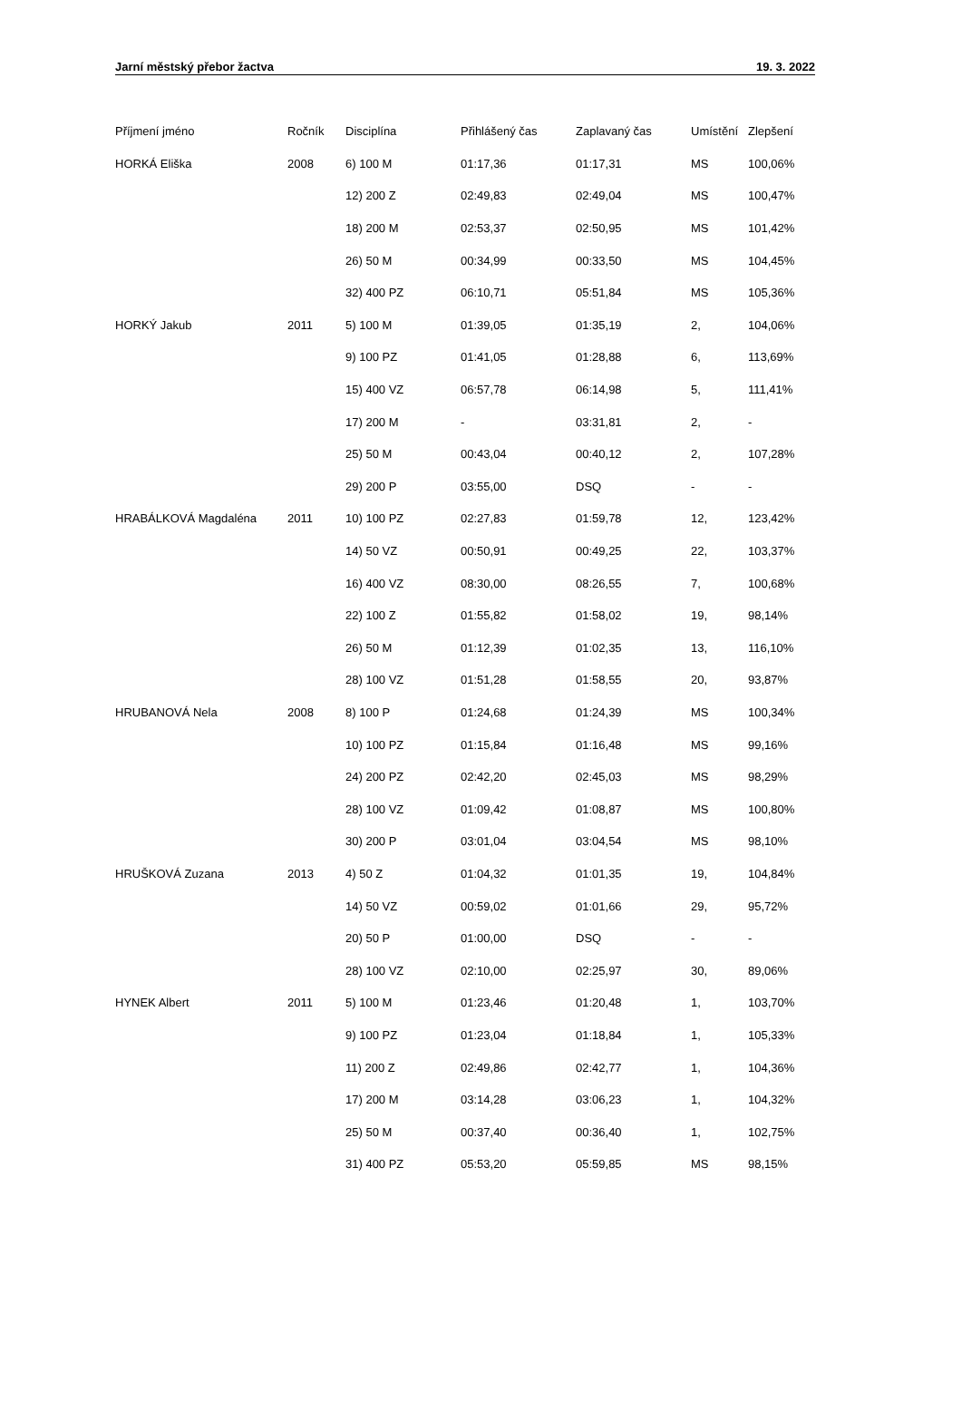Jarní městský přebor žactva 19. 3. 2022
| Příjmení jméno | Ročník | Disciplína | Přihlášený čas | Zaplavaný čas | Umístění | Zlepšení |
| --- | --- | --- | --- | --- | --- | --- |
| HORKÁ Eliška | 2008 | 6) 100 M | 01:17,36 | 01:17,31 | MS | 100,06% |
| | | 12) 200 Z | 02:49,83 | 02:49,04 | MS | 100,47% |
| | | 18) 200 M | 02:53,37 | 02:50,95 | MS | 101,42% |
| | | 26) 50 M | 00:34,99 | 00:33,50 | MS | 104,45% |
| | | 32) 400 PZ | 06:10,71 | 05:51,84 | MS | 105,36% |
| HORKÝ Jakub | 2011 | 5) 100 M | 01:39,05 | 01:35,19 | 2, | 104,06% |
| | | 9) 100 PZ | 01:41,05 | 01:28,88 | 6, | 113,69% |
| | | 15) 400 VZ | 06:57,78 | 06:14,98 | 5, | 111,41% |
| | | 17) 200 M | - | 03:31,81 | 2, | - |
| | | 25) 50 M | 00:43,04 | 00:40,12 | 2, | 107,28% |
| | | 29) 200 P | 03:55,00 | DSQ | - | - |
| HRABÁLKOVÁ Magdaléna | 2011 | 10) 100 PZ | 02:27,83 | 01:59,78 | 12, | 123,42% |
| | | 14) 50 VZ | 00:50,91 | 00:49,25 | 22, | 103,37% |
| | | 16) 400 VZ | 08:30,00 | 08:26,55 | 7, | 100,68% |
| | | 22) 100 Z | 01:55,82 | 01:58,02 | 19, | 98,14% |
| | | 26) 50 M | 01:12,39 | 01:02,35 | 13, | 116,10% |
| | | 28) 100 VZ | 01:51,28 | 01:58,55 | 20, | 93,87% |
| HRUBANOVÁ Nela | 2008 | 8) 100 P | 01:24,68 | 01:24,39 | MS | 100,34% |
| | | 10) 100 PZ | 01:15,84 | 01:16,48 | MS | 99,16% |
| | | 24) 200 PZ | 02:42,20 | 02:45,03 | MS | 98,29% |
| | | 28) 100 VZ | 01:09,42 | 01:08,87 | MS | 100,80% |
| | | 30) 200 P | 03:01,04 | 03:04,54 | MS | 98,10% |
| HRUŠKOVÁ Zuzana | 2013 | 4) 50 Z | 01:04,32 | 01:01,35 | 19, | 104,84% |
| | | 14) 50 VZ | 00:59,02 | 01:01,66 | 29, | 95,72% |
| | | 20) 50 P | 01:00,00 | DSQ | - | - |
| | | 28) 100 VZ | 02:10,00 | 02:25,97 | 30, | 89,06% |
| HYNEK Albert | 2011 | 5) 100 M | 01:23,46 | 01:20,48 | 1, | 103,70% |
| | | 9) 100 PZ | 01:23,04 | 01:18,84 | 1, | 105,33% |
| | | 11) 200 Z | 02:49,86 | 02:42,77 | 1, | 104,36% |
| | | 17) 200 M | 03:14,28 | 03:06,23 | 1, | 104,32% |
| | | 25) 50 M | 00:37,40 | 00:36,40 | 1, | 102,75% |
| | | 31) 400 PZ | 05:53,20 | 05:59,85 | MS | 98,15% |